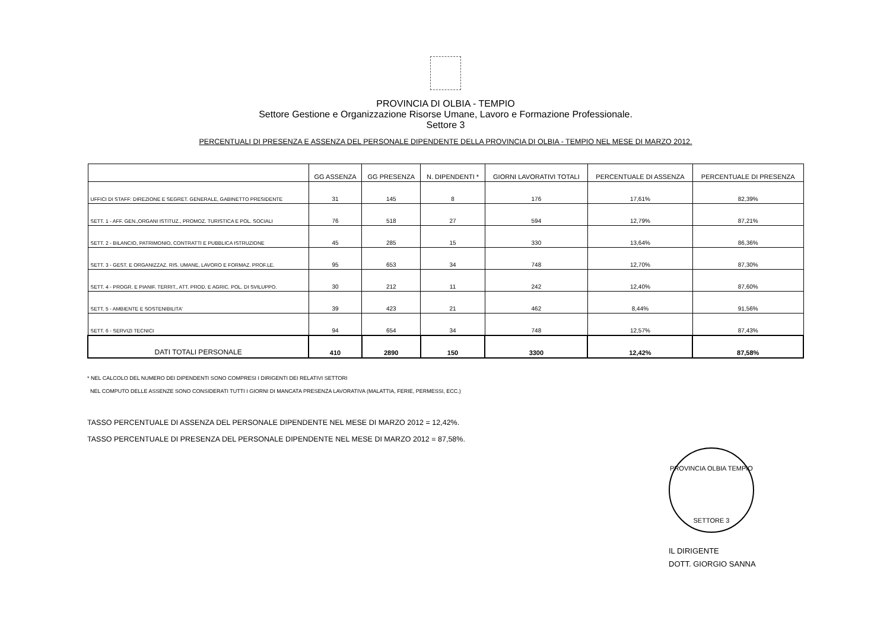PROVINCIA DI OLBIA - TEMPIO
Settore Gestione e Organizzazione Risorse Umane, Lavoro e Formazione Professionale.
Settore 3
PERCENTUALI DI PRESENZA E ASSENZA DEL PERSONALE DIPENDENTE DELLA PROVINCIA DI OLBIA - TEMPIO NEL MESE DI MARZO 2012.
| | GG ASSENZA | GG PRESENZA | N. DIPENDENTI * | GIORNI LAVORATIVI TOTALI | PERCENTUALE DI ASSENZA | PERCENTUALE DI PRESENZA |
| --- | --- | --- | --- | --- | --- | --- |
| UFFICI DI STAFF: DIREZIONE E SEGRET. GENERALE, GABINETTO PRESIDENTE | 31 | 145 | 8 | 176 | 17,61% | 82,39% |
| SETT. 1 - AFF. GEN.,ORGANI ISTITUZ., PROMOZ. TURISTICA E POL. SOCIALI | 76 | 518 | 27 | 594 | 12,79% | 87,21% |
| SETT. 2 - BILANCIO, PATRIMONIO, CONTRATTI E PUBBLICA ISTRUZIONE | 45 | 285 | 15 | 330 | 13,64% | 86,36% |
| SETT. 3 - GEST. E ORGANIZZAZ. RIS. UMANE, LAVORO E FORMAZ. PROF.LE. | 95 | 653 | 34 | 748 | 12,70% | 87,30% |
| SETT. 4 - PROGR. E PIANIF. TERRIT., ATT. PROD. E AGRIC. POL. DI SVILUPPO. | 30 | 212 | 11 | 242 | 12,40% | 87,60% |
| SETT. 5 - AMBIENTE E SOSTENIBILITA' | 39 | 423 | 21 | 462 | 8,44% | 91,56% |
| SETT. 6 - SERVIZI TECNICI | 94 | 654 | 34 | 748 | 12,57% | 87,43% |
| DATI TOTALI PERSONALE | 410 | 2890 | 150 | 3300 | 12,42% | 87,58% |
* NEL CALCOLO DEL NUMERO DEI DIPENDENTI SONO COMPRESI I DIRIGENTI DEI RELATIVI SETTORI
NEL COMPUTO DELLE ASSENZE SONO CONSIDERATI TUTTI I GIORNI DI MANCATA PRESENZA LAVORATIVA (MALATTIA, FERIE, PERMESSI, ECC.)
TASSO PERCENTUALE DI ASSENZA DEL PERSONALE DIPENDENTE NEL MESE DI MARZO 2012 = 12,42%.
TASSO PERCENTUALE DI PRESENZA DEL PERSONALE DIPENDENTE NEL MESE DI MARZO 2012 = 87,58%.
PROVINCIA OLBIA TEMPIO
SETTORE 3
IL DIRIGENTE
DOTT. GIORGIO SANNA